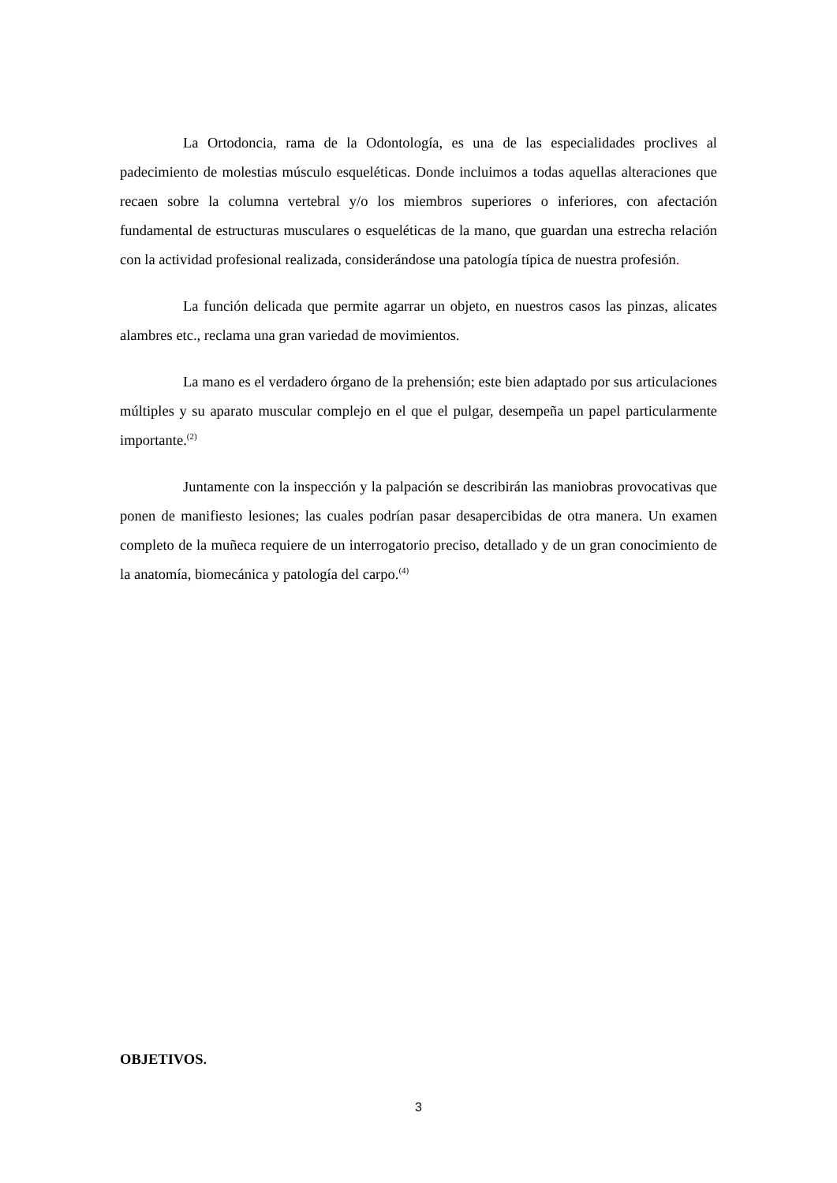La Ortodoncia, rama de la Odontología, es una de las especialidades proclives al padecimiento de molestias músculo esqueléticas. Donde incluimos a todas aquellas alteraciones que recaen sobre la columna vertebral y/o los miembros superiores o inferiores, con afectación fundamental de estructuras musculares o esqueléticas de la mano, que guardan una estrecha relación con la actividad profesional realizada, considerándose una patología típica de nuestra profesión.
La función delicada que permite agarrar un objeto, en nuestros casos las pinzas, alicates alambres etc., reclama una gran variedad de movimientos.
La mano es el verdadero órgano de la prehensión; este bien adaptado por sus articulaciones múltiples y su aparato muscular complejo en el que el pulgar, desempeña un papel particularmente importante.<sup>(2)</sup>
Juntamente con la inspección y la palpación se describirán las maniobras provocativas que ponen de manifiesto lesiones; las cuales podrían pasar desapercibidas de otra manera. Un examen completo de la muñeca requiere de un interrogatorio preciso, detallado y de un gran conocimiento de la anatomía, biomecánica y patología del carpo.<sup>(4)</sup>
OBJETIVOS.
3